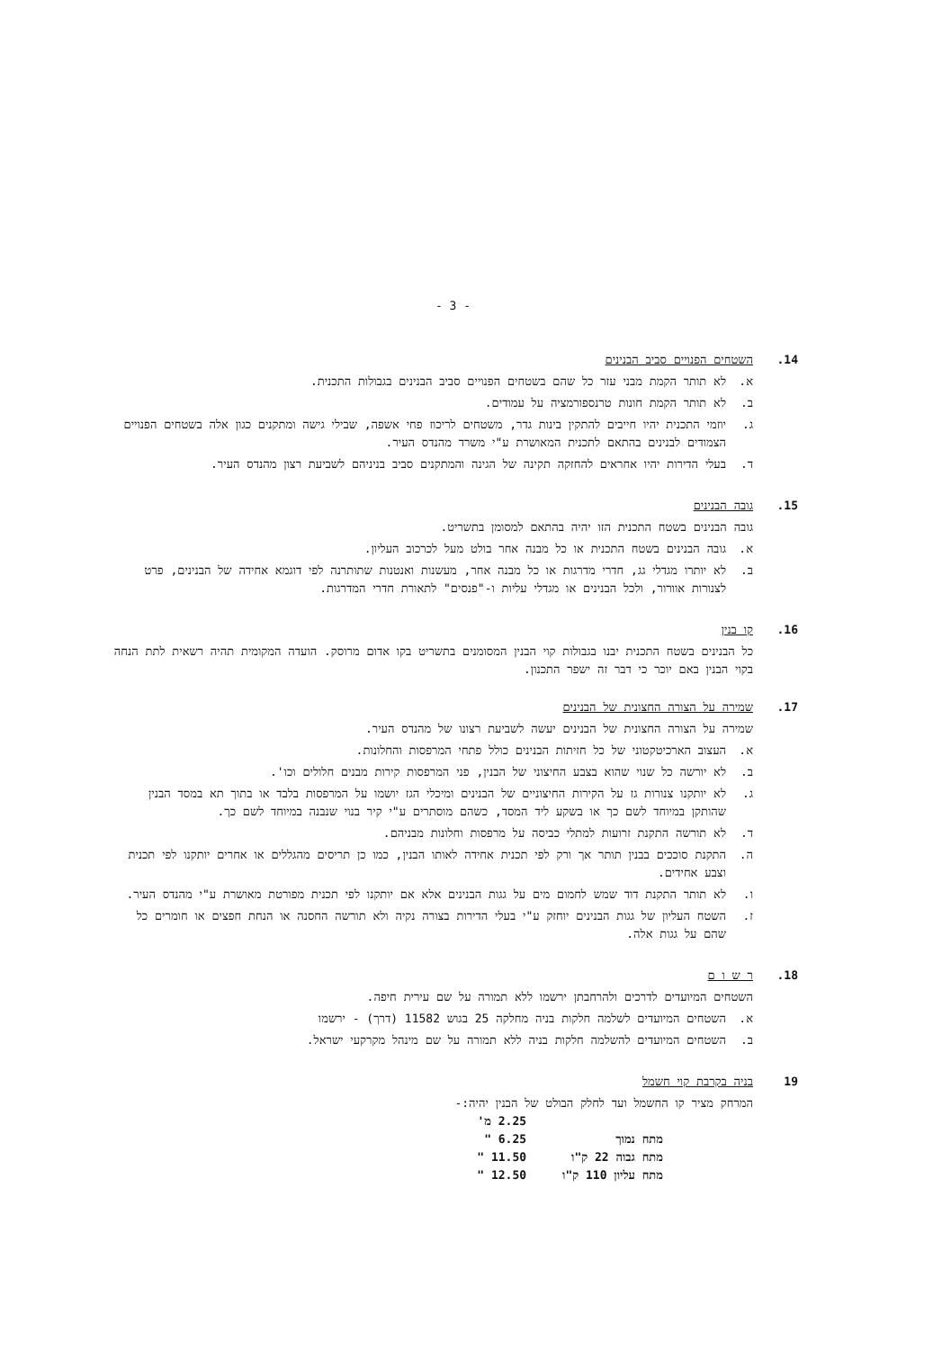- 3 -
14. השטחים הפנויים סביב הבנינים
א. לא תותר הקמת מבני עזר כל שהם בשטחים הפנויים סביב הבנינים בגבולות התכנית.
ב. לא תותר הקמת חונות טרנספורמציה על עמודים.
ג. יוזמי התכנית יהיו חייבים להתקין בינות גדר, משטחים לריכוז פחי אשפה, שבילי גישה ומתקנים כגון אלה בשטחים הפנויים הצמודים לבנינים בהתאם לתכנית המאושרת ע"י משרד מהנדס העיר.
ד. בעלי הדירות יהיו אחראים להחזקה תקינה של הגינה והמתקנים סביב בניניהם לשביעת רצון מהנדס העיר.
15. גובה הבנינים
גובה הבנינים בשטח התכנית הזו יהיה בהתאם למסומן בתשריט.
א. גובה הבנינים בשטח התכנית או כל מבנה אחר בולט מעל לכרכוב העליון.
ב. לא יותרו מגדלי גג, חדרי מדרגות או כל מבנה אחר, מעשנות ואנטנות שתותרנה לפי דוגמא אחידה של הבנינים, פרט לצנורות אוורור, ולכל הבנינים או מגדלי עליות ו-"פנסים" לתאורת חדרי המדרגות.
16. קו בנין
כל הבנינים בשטח התכנית יבנו בגבולות קוי הבנין המסומנים בתשריט בקו אדום מרוסק. הועדה המקומית תהיה רשאית לתת הנחה בקוי הבנין באם יוכר כי דבר זה ישפר התכנון.
17. שמירה על הצורה החצונית של הבנינים
שמירה על הצורה החצונית של הבנינים יעשה לשביעת רצונו של מהנדס העיר.
א. העצוב הארכיטקטוני של כל חזיתות הבנינים כולל פתחי המרפסות והחלונות.
ב. לא יורשה כל שנוי שהוא בצבע החיצוני של הבנין, פני המרפסות קירות מבנים חלולים וכו'.
ג. לא יותקנו צנורות גז על הקירות החיצוניים של הבנינים ומיכלי הגז יושמו על המרפסות בלבד או בתוך תא במסד הבנין שהותקן במיוחד לשם כך או בשקע ליד המסד, כשהם מוסתרים ע"י קיר בנוי שנבנה במיוחד לשם כך.
ד. לא תורשה התקנת זרועות למתלי כביסה על מרפסות וחלונות מבניהם.
ה. התקנת סוככים בבנין תותר אך ורק לפי תכנית אחידה לאותו הבנין, כמו כן תריסים מהגללים או אחרים יותקנו לפי תכנית וצבע אחידים.
ו. לא תותר התקנת דוד שמש לחמום מים על גגות הבנינים אלא אם יותקנו לפי תכנית מפורטת מאושרת ע"י מהנדס העיר.
ז. השטח העליון של גגות הבנינים יוחזק ע"י בעלי הדירות בצורה נקיה ולא תורשה החסנה או הנחת חפצים או חומרים כל שהם על גגות אלה.
18. ר ש ו ם
השטחים המיועדים לדרכים ולהרחבתן ירשמו ללא תמורה על שם עירית חיפה.
א. השטחים המיועדים לשלמה חלקות בניה מחלקה 25 בגוש 11582 (דרך) - ירשמו
ב. השטחים המיועדים להשלמה חלקות בניה ללא תמורה על שם מינהל מקרקעי ישראל.
19 בניה בקרבת קוי חשמל
המרחק מציר קו החשמל ועד לחלק הבולט של הבנין יהיה:-
| | 2.25 מ' |
| מתח נמוך | 6.25 " |
| מתח גבוה 22 ק"ו | 11.50 " |
| מתח עליון 110 ק"ו | 12.50 " |